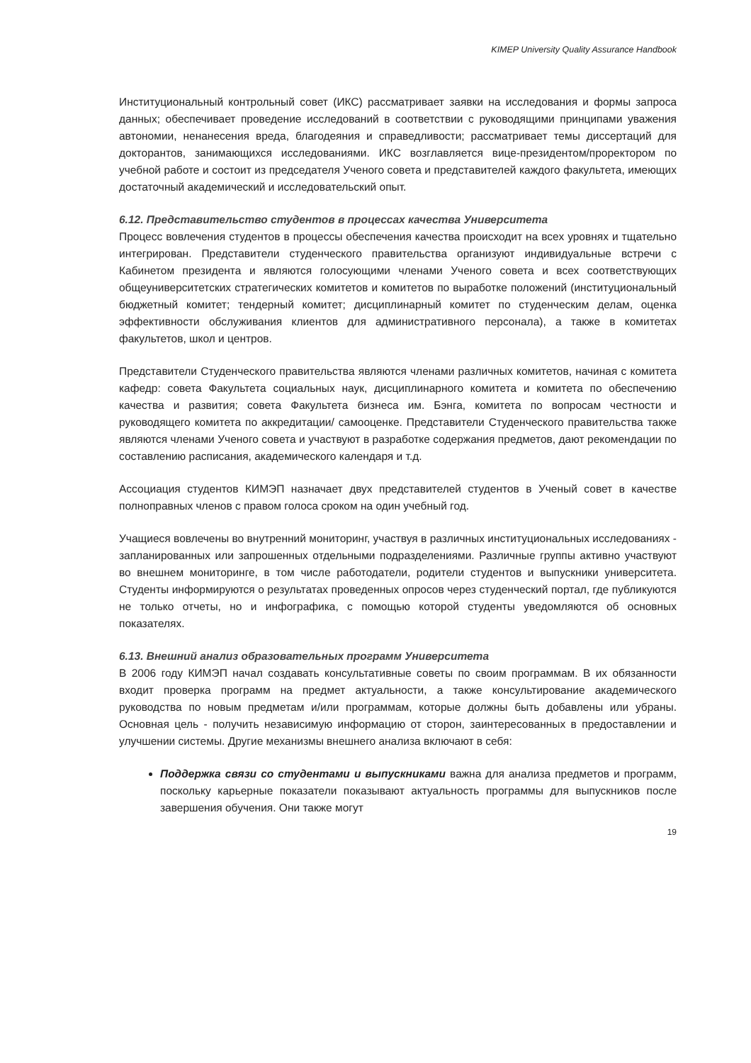KIMEP University Quality Assurance Handbook
Институциональный контрольный совет (ИКС) рассматривает заявки на исследования и формы запроса данных; обеспечивает проведение исследований в соответствии с руководящими принципами уважения автономии, ненанесения вреда, благодеяния и справедливости; рассматривает темы диссертаций для докторантов, занимающихся исследованиями. ИКС возглавляется вице-президентом/проректором по учебной работе и состоит из председателя Ученого совета и представителей каждого факультета, имеющих достаточный академический и исследовательский опыт.
6.12. Представительство студентов в процессах качества Университета
Процесс вовлечения студентов в процессы обеспечения качества происходит на всех уровнях и тщательно интегрирован. Представители студенческого правительства организуют индивидуальные встречи с Кабинетом президента и являются голосующими членами Ученого совета и всех соответствующих общеуниверситетских стратегических комитетов и комитетов по выработке положений (институциональный бюджетный комитет; тендерный комитет; дисциплинарный комитет по студенческим делам, оценка эффективности обслуживания клиентов для административного персонала), а также в комитетах факультетов, школ и центров.
Представители Студенческого правительства являются членами различных комитетов, начиная с комитета кафедр: совета Факультета социальных наук, дисциплинарного комитета и комитета по обеспечению качества и развития; совета Факультета бизнеса им. Бэнга, комитета по вопросам честности и руководящего комитета по аккредитации/ самооценке. Представители Студенческого правительства также являются членами Ученого совета и участвуют в разработке содержания предметов, дают рекомендации по составлению расписания, академического календаря и т.д.
Ассоциация студентов КИМЭП назначает двух представителей студентов в Ученый совет в качестве полноправных членов с правом голоса сроком на один учебный год.
Учащиеся вовлечены во внутренний мониторинг, участвуя в различных институциональных исследованиях - запланированных или запрошенных отдельными подразделениями. Различные группы активно участвуют во внешнем мониторинге, в том числе работодатели, родители студентов и выпускники университета. Студенты информируются о результатах проведенных опросов через студенческий портал, где публикуются не только отчеты, но и инфографика, с помощью которой студенты уведомляются об основных показателях.
6.13. Внешний анализ образовательных программ Университета
В 2006 году КИМЭП начал создавать консультативные советы по своим программам. В их обязанности входит проверка программ на предмет актуальности, а также консультирование академического руководства по новым предметам и/или программам, которые должны быть добавлены или убраны. Основная цель - получить независимую информацию от сторон, заинтересованных в предоставлении и улучшении системы. Другие механизмы внешнего анализа включают в себя:
Поддержка связи со студентами и выпускниками важна для анализа предметов и программ, поскольку карьерные показатели показывают актуальность программы для выпускников после завершения обучения. Они также могут
19